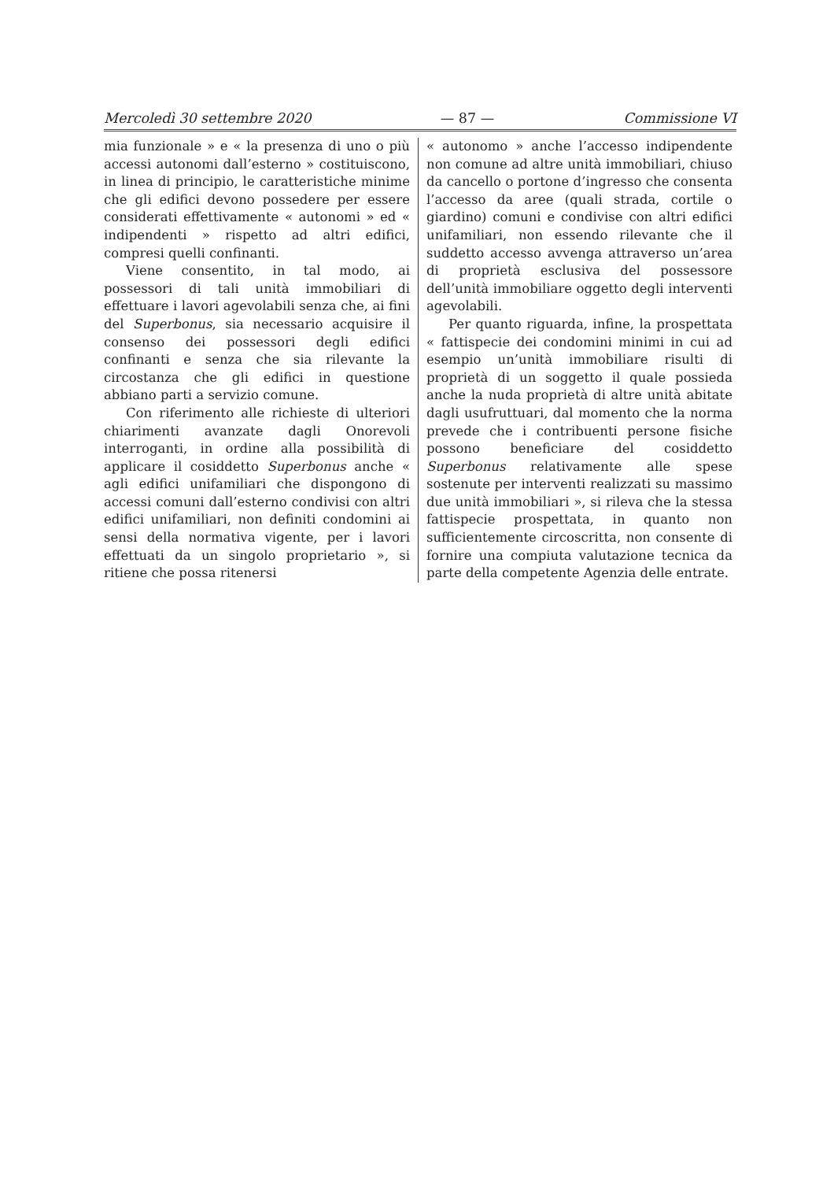Mercoledì 30 settembre 2020 — 87 — Commissione VI
mia funzionale » e « la presenza di uno o più accessi autonomi dall’esterno » costituiscono, in linea di principio, le caratteristiche minime che gli edifici devono possedere per essere considerati effettivamente « autonomi » ed « indipendenti » rispetto ad altri edifici, compresi quelli confinanti.
Viene consentito, in tal modo, ai possessori di tali unità immobiliari di effettuare i lavori agevolabili senza che, ai fini del Superbonus, sia necessario acquisire il consenso dei possessori degli edifici confinanti e senza che sia rilevante la circostanza che gli edifici in questione abbiano parti a servizio comune.
Con riferimento alle richieste di ulteriori chiarimenti avanzate dagli Onorevoli interroganti, in ordine alla possibilità di applicare il cosiddetto Superbonus anche « agli edifici unifamiliari che dispongono di accessi comuni dall’esterno condivisi con altri edifici unifamiliari, non definiti condomini ai sensi della normativa vigente, per i lavori effettuati da un singolo proprietario », si ritiene che possa ritenersi
« autonomo » anche l’accesso indipendente non comune ad altre unità immobiliari, chiuso da cancello o portone d’ingresso che consenta l’accesso da aree (quali strada, cortile o giardino) comuni e condivise con altri edifici unifamiliari, non essendo rilevante che il suddetto accesso avvenga attraverso un’area di proprietà esclusiva del possessore dell’unità immobiliare oggetto degli interventi agevolabili.
Per quanto riguarda, infine, la prospettata « fattispecie dei condomini minimi in cui ad esempio un’unità immobiliare risulti di proprietà di un soggetto il quale possieda anche la nuda proprietà di altre unità abitate dagli usufruttuari, dal momento che la norma prevede che i contribuenti persone fisiche possono beneficiare del cosiddetto Superbonus relativamente alle spese sostenute per interventi realizzati su massimo due unità immobiliari », si rileva che la stessa fattispecie prospettata, in quanto non sufficientemente circoscritta, non consente di fornire una compiuta valutazione tecnica da parte della competente Agenzia delle entrate.